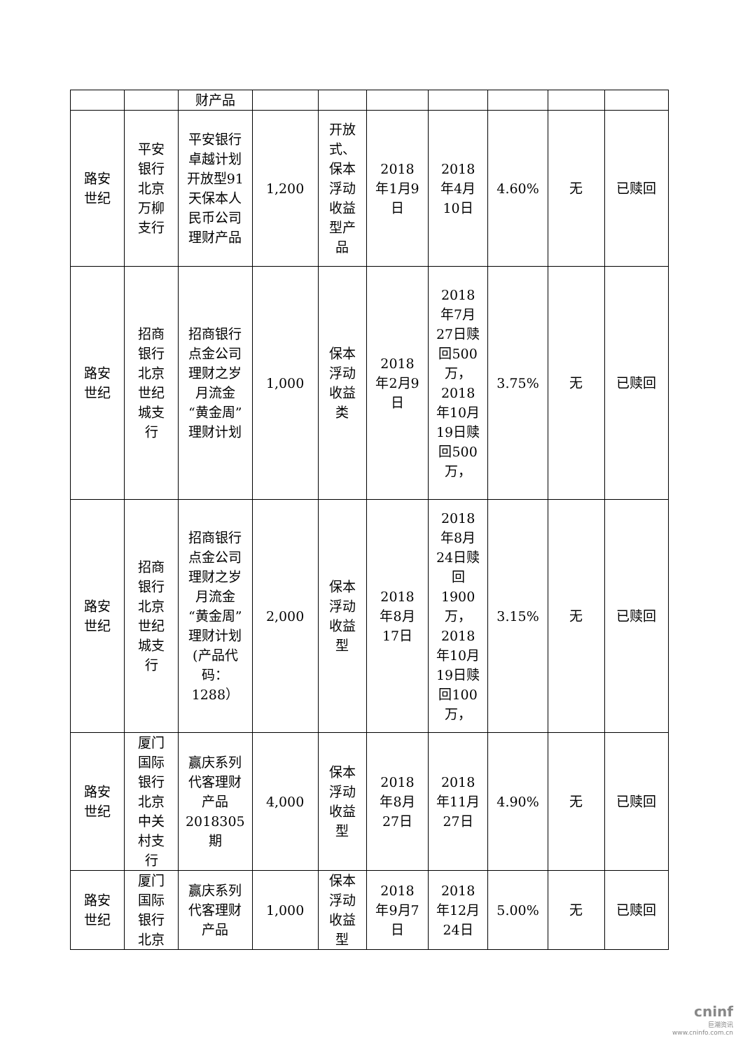| | | 财产品 | | | | | | | |
| 路安世纪 | 平安银行北京万柳支行 | 平安银行卓越计划开放型91天保本人民币公司理财产品 | 1,200 | 开放式、保本浮动收益型产品 | 2018年1月9日 | 2018年4月10日 | 4.60% | 无 | 已赎回 |
| 路安世纪 | 招商银行北京世纪城支行 | 招商银行点金公司理财之岁月流金“黄金周”理财计划 | 1,000 | 保本浮动收益类 | 2018年2月9日 | 2018年7月27日赎回500万，2018年10月19日赎回500万， | 3.75% | 无 | 已赎回 |
| 路安世纪 | 招商银行北京世纪城支行 | 招商银行点金公司理财之岁月流金“黄金周”理财计划(产品代码：1288） | 2,000 | 保本浮动收益型 | 2018年8月17日 | 2018年8月24日赎回1900万，2018年10月19日赎回100万， | 3.15% | 无 | 已赎回 |
| 路安世纪 | 厦门国际银行北京中关村支行 | 赢庆系列代客理财产品2018305期 | 4,000 | 保本浮动收益型 | 2018年8月27日 | 2018年11月27日 | 4.90% | 无 | 已赎回 |
| 路安世纪 | 厦门国际银行北京 | 赢庆系列代客理财产品 | 1,000 | 保本浮动收益型 | 2018年9月7日 | 2018年12月24日 | 5.00% | 无 | 已赎回 |
cninf
巨潮资讯
www.cninfo.com.cn